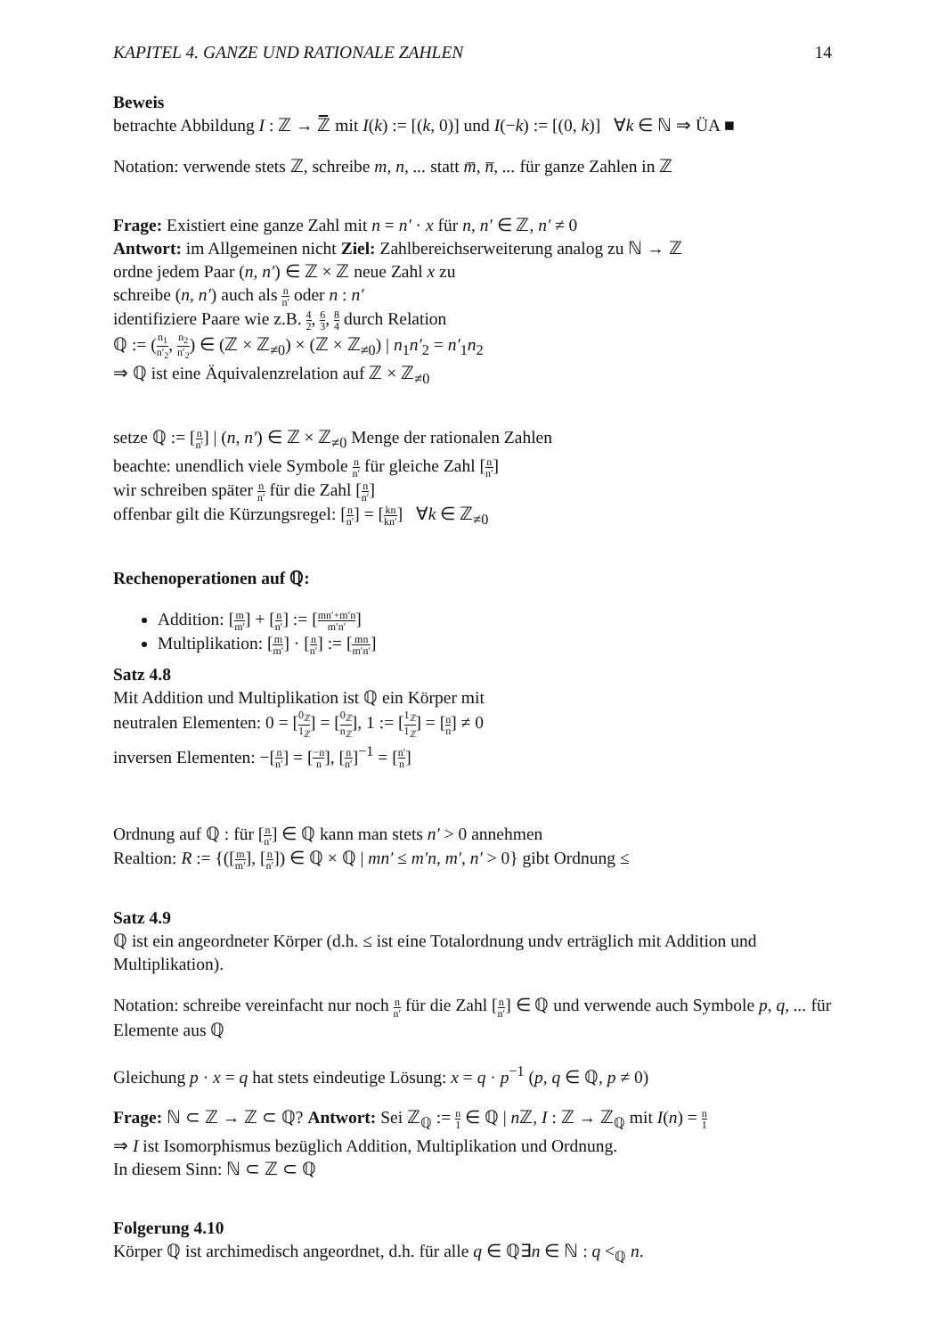KAPITEL 4. GANZE UND RATIONALE ZAHLEN 14
Beweis
betrachte Abbildung I : ℤ → ℤ̅ mit I(k) := [(k, 0)] und I(−k) := [(0, k)] ∀k ∈ ℕ ⇒ ÜA ■
Notation: verwende stets ℤ, schreibe m, n, ... statt m̅, n̅, ... für ganze Zahlen in ℤ
Frage: Existiert eine ganze Zahl mit n = n′ · x für n, n′ ∈ ℤ, n′ ≠ 0
Antwort: im Allgemeinen nicht Ziel: Zahlbereichserweiterung analog zu ℕ → ℤ
ordne jedem Paar (n, n′) ∈ ℤ × ℤ neue Zahl x zu
schreibe (n, n′) auch als n n′ oder n : n′
identifiziere Paare wie z.B. 4 2, 6 3, 8 4 durch Relation
ℚ := (n<sub>1</sub> n′<sub>2</sub>, n<sub>2</sub> n′<sub>2</sub>) ∈ (ℤ × ℤ<sub>≠0</sub>) × (ℤ × ℤ<sub>≠0</sub>) | n<sub>1</sub>n′<sub>2</sub> = n′<sub>1</sub>n<sub>2</sub>
⇒ ℚ ist eine Äquivalenzrelation auf ℤ × ℤ<sub>≠0</sub>
setze ℚ := [n n′] | (n, n′) ∈ ℤ × ℤ<sub>≠0</sub> Menge der rationalen Zahlen
beachte: unendlich viele Symbole n n′ für gleiche Zahl [n n′]
wir schreiben später n n′ für die Zahl [n n′]
offenbar gilt die Kürzungsregel: [n n′] = [kn kn′] ∀k ∈ ℤ<sub>≠0</sub>
Rechenoperationen auf ℚ:
Addition: [m m′] + [n n′] := [mn′+m′n m′n′]
Multiplikation: [m m′] · [n n′] := [mn m′n′]
Satz 4.8
Mit Addition und Multiplikation ist ℚ ein Körper mit
neutralen Elementen: 0 = [0<sub>ℤ</sub> 1<sub>ℤ</sub>] = [0<sub>ℤ</sub> n<sub>ℤ</sub>], 1 := [1<sub>ℤ</sub> 1<sub>ℤ</sub>] = [n n] ≠ 0
inversen Elementen: −[n n′] = [−n n], [n n′]<sup>−1</sup> = [n′ n]
Ordnung auf ℚ : für [n n′] ∈ ℚ kann man stets n′ > 0 annehmen
Realtion: R := {([m m′], [n n′]) ∈ ℚ × ℚ | mn′ ≤ m′n, m′, n′ > 0} gibt Ordnung ≤
Satz 4.9
ℚ ist ein angeordneter Körper (d.h. ≤ ist eine Totalordnung undv erträglich mit Addition und Multiplikation).
Notation: schreibe vereinfacht nur noch n n′ für die Zahl [n n′] ∈ ℚ und verwende auch Symbole p, q, ... für Elemente aus ℚ
Gleichung p · x = q hat stets eindeutige Lösung: x = q · p<sup>−1</sup> (p, q ∈ ℚ, p ≠ 0)
Frage: ℕ ⊂ ℤ → ℤ ⊂ ℚ? Antwort: Sei ℤ<sub>ℚ</sub> := n 1 ∈ ℚ | n ℤ, I : ℤ → ℤ<sub>ℚ</sub> mit I(n) = n 1
⇒ I ist Isomorphismus bezüglich Addition, Multiplikation und Ordnung.
In diesem Sinn: ℕ ⊂ ℤ ⊂ ℚ
Folgerung 4.10
Körper ℚ ist archimedisch angeordnet, d.h. für alle q ∈ ℚ∃n ∈ ℕ : q <<sub>ℚ</sub> n.